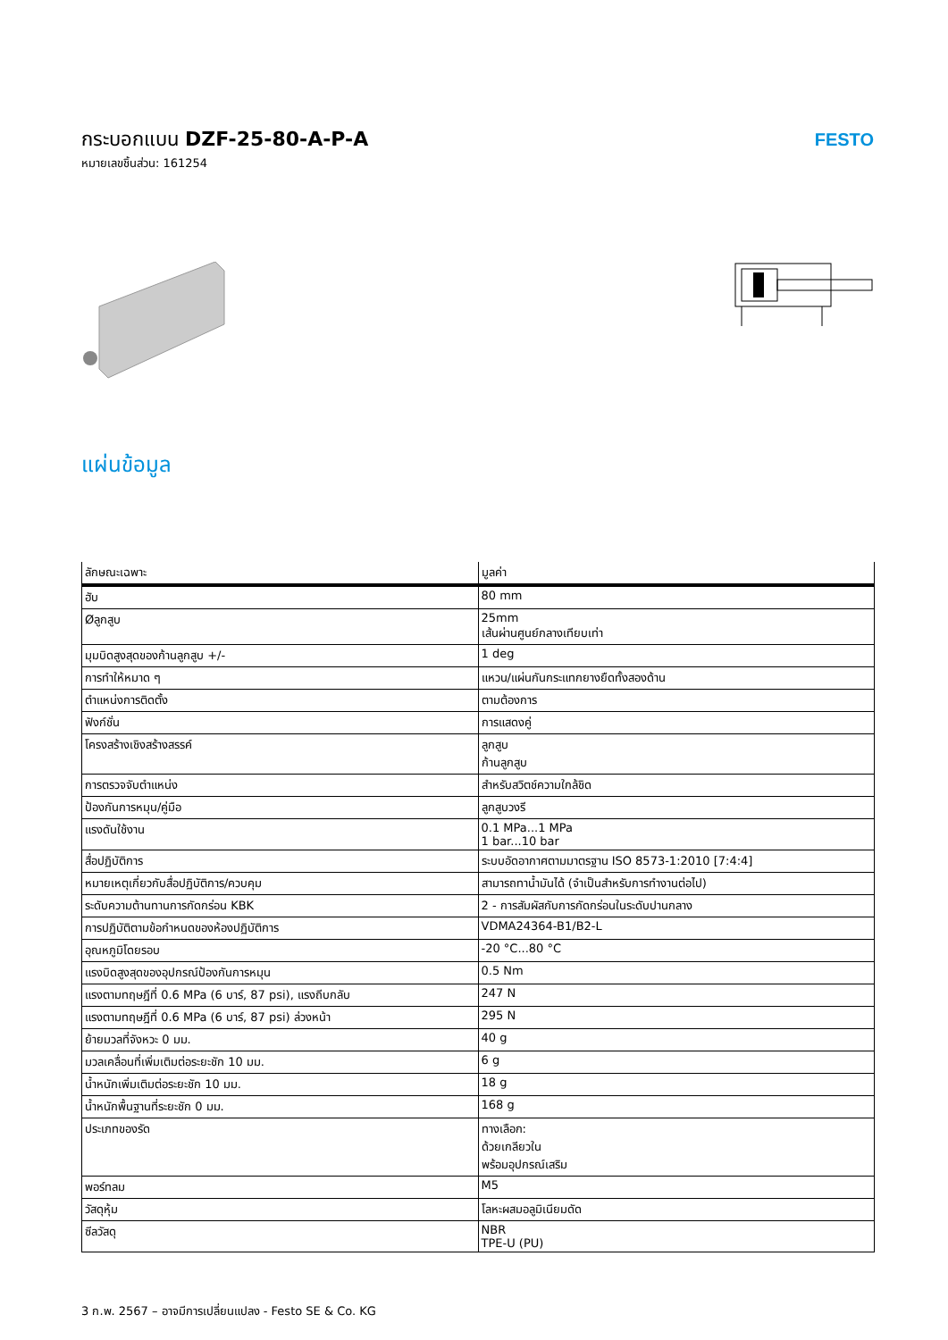กระบอกแบน DZF-25-80-A-P-A
หมายเลขชิ้นส่วน: 161254
FESTO
แผ่นข้อมูล
| ลักษณะเฉพาะ | มูลค่า |
| --- | --- |
| ฮับ | 80 mm |
| Øลูกสูบ | 25mm เส้นผ่านศูนย์กลางเทียบเท่า |
| มุมบิดสูงสุดของก้านลูกสูบ +/- | 1 deg |
| การทำให้หมาด ๆ | แหวน/แผ่นกันกระแทกยางยืดทั้งสองด้าน |
| ตำแหน่งการติดตั้ง | ตามต้องการ |
| ฟังก์ชั่น | การแสดงคู่ |
| โครงสร้างเชิงสร้างสรรค์ | ลูกสูบ ก้านลูกสูบ |
| การตรวจจับตำแหน่ง | สำหรับสวิตช์ความใกล้ชิด |
| ป้องกันการหมุน/คู่มือ | ลูกสูบวงรี |
| แรงดันใช้งาน | 0.1 MPa...1 MPa 1 bar...10 bar |
| สื่อปฏิบัติการ | ระบบอัดอากาศตามมาตรฐาน ISO 8573-1:2010 [7:4:4] |
| หมายเหตุเกี่ยวกับสื่อปฏิบัติการ/ควบคุม | สามารถทาน้ำมันได้ (จำเป็นสำหรับการทำงานต่อไป) |
| ระดับความต้านทานการกัดกร่อน KBK | 2 - การสัมผัสกับการกัดกร่อนในระดับปานกลาง |
| การปฏิบัติตามข้อกำหนดของห้องปฏิบัติการ | VDMA24364-B1/B2-L |
| อุณหภูมิโดยรอบ | -20 °C...80 °C |
| แรงบิดสูงสุดของอุปกรณ์ป้องกันการหมุน | 0.5 Nm |
| แรงตามทฤษฎีที่ 0.6 MPa (6 บาร์, 87 psi), แรงถีบกลับ | 247 N |
| แรงตามทฤษฎีที่ 0.6 MPa (6 บาร์, 87 psi) ล่วงหน้า | 295 N |
| ย้ายมวลที่จังหวะ 0 มม. | 40 g |
| มวลเคลื่อนที่เพิ่มเติมต่อระยะชัก 10 มม. | 6 g |
| น้ำหนักเพิ่มเติมต่อระยะชัก 10 มม. | 18 g |
| น้ำหนักพื้นฐานที่ระยะชัก 0 มม. | 168 g |
| ประเภทของรัด | ทางเลือก: ด้วยเกลียวใน พร้อมอุปกรณ์เสริม |
| พอร์ทลม | M5 |
| วัสดุหุ้ม | โลหะผสมอลูมิเนียมดัด |
| ซีลวัสดุ | NBR TPE-U (PU) |
3 ก.พ. 2567 – อาจมีการเปลี่ยนแปลง - Festo SE & Co. KG